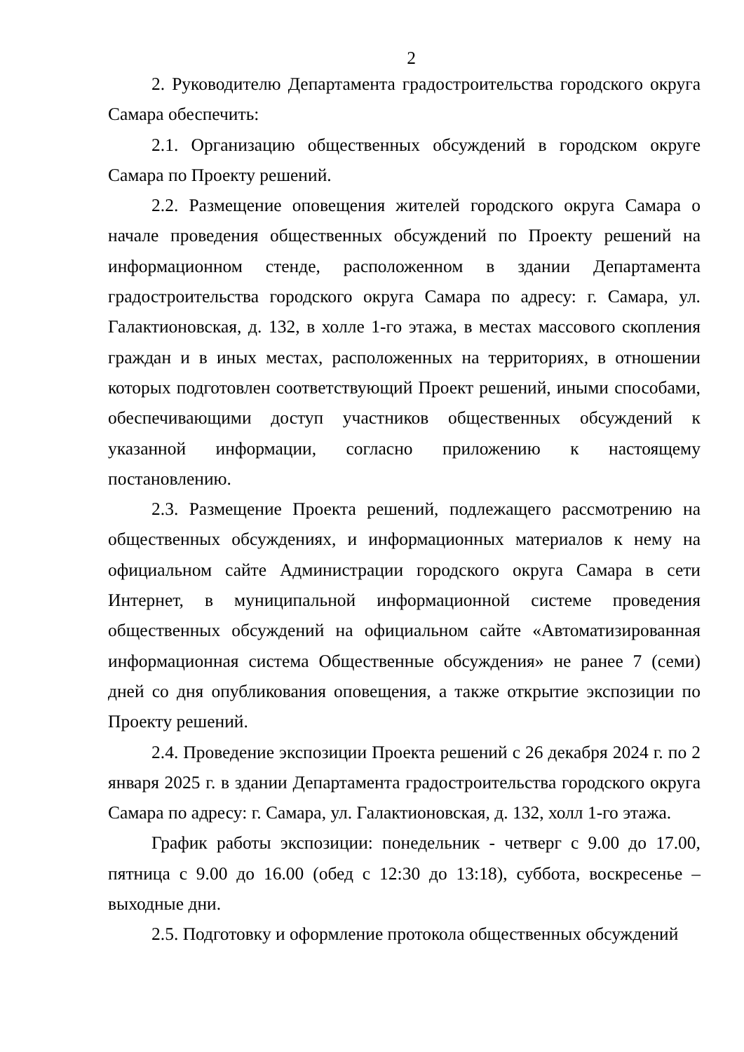2
2. Руководителю Департамента градостроительства городского округа Самара обеспечить:
2.1. Организацию общественных обсуждений в городском округе Самара по Проекту решений.
2.2. Размещение оповещения жителей городского округа Самара о начале проведения общественных обсуждений по Проекту решений на информационном стенде, расположенном в здании Департамента градостроительства городского округа Самара по адресу: г. Самара, ул. Галактионовская, д. 132, в холле 1-го этажа, в местах массового скопления граждан и в иных местах, расположенных на территориях, в отношении которых подготовлен соответствующий Проект решений, иными способами, обеспечивающими доступ участников общественных обсуждений к указанной информации, согласно приложению к настоящему постановлению.
2.3. Размещение Проекта решений, подлежащего рассмотрению на общественных обсуждениях, и информационных материалов к нему на официальном сайте Администрации городского округа Самара в сети Интернет, в муниципальной информационной системе проведения общественных обсуждений на официальном сайте «Автоматизированная информационная система Общественные обсуждения» не ранее 7 (семи) дней со дня опубликования оповещения, а также открытие экспозиции по Проекту решений.
2.4. Проведение экспозиции Проекта решений с 26 декабря 2024 г. по 2 января 2025 г. в здании Департамента градостроительства городского округа Самара по адресу: г. Самара, ул. Галактионовская, д. 132, холл 1-го этажа.
График работы экспозиции: понедельник - четверг с 9.00 до 17.00, пятница с 9.00 до 16.00 (обед с 12:30 до 13:18), суббота, воскресенье – выходные дни.
2.5. Подготовку и оформление протокола общественных обсуждений